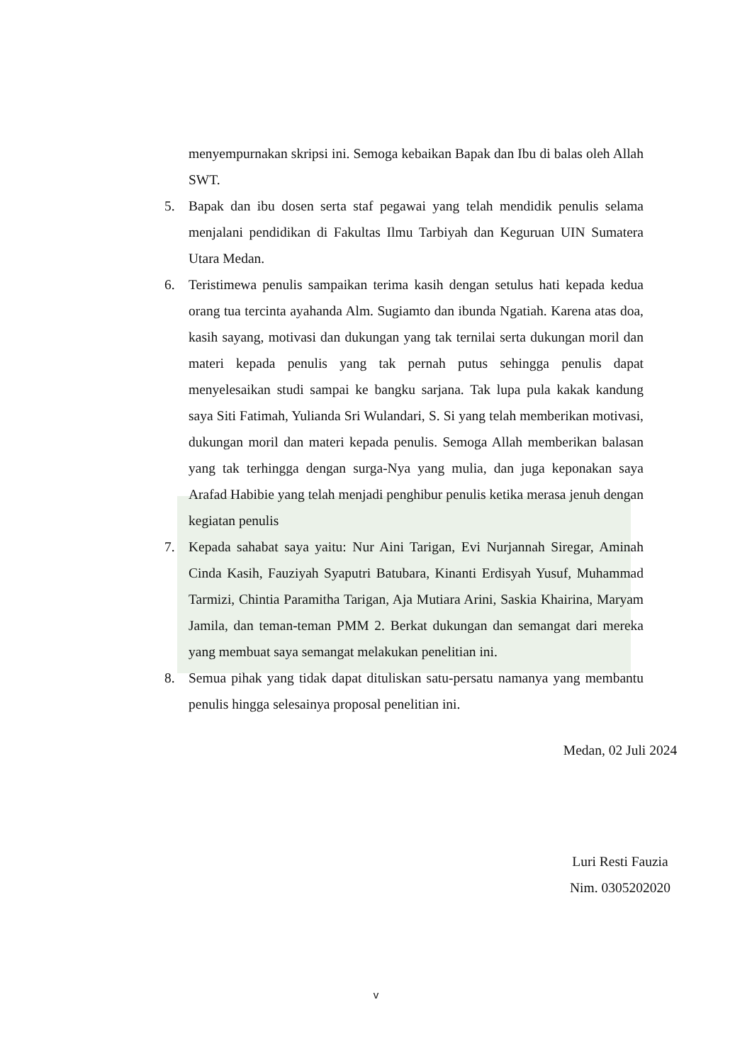menyempurnakan skripsi ini. Semoga kebaikan Bapak dan Ibu di balas oleh Allah SWT.
5. Bapak dan ibu dosen serta staf pegawai yang telah mendidik penulis selama menjalani pendidikan di Fakultas Ilmu Tarbiyah dan Keguruan UIN Sumatera Utara Medan.
6. Teristimewa penulis sampaikan terima kasih dengan setulus hati kepada kedua orang tua tercinta ayahanda Alm. Sugiamto dan ibunda Ngatiah. Karena atas doa, kasih sayang, motivasi dan dukungan yang tak ternilai serta dukungan moril dan materi kepada penulis yang tak pernah putus sehingga penulis dapat menyelesaikan studi sampai ke bangku sarjana. Tak lupa pula kakak kandung saya Siti Fatimah, Yulianda Sri Wulandari, S. Si yang telah memberikan motivasi, dukungan moril dan materi kepada penulis. Semoga Allah memberikan balasan yang tak terhingga dengan surga-Nya yang mulia, dan juga keponakan saya Arafad Habibie yang telah menjadi penghibur penulis ketika merasa jenuh dengan kegiatan penulis
7. Kepada sahabat saya yaitu: Nur Aini Tarigan, Evi Nurjannah Siregar, Aminah Cinda Kasih, Fauziyah Syaputri Batubara, Kinanti Erdisyah Yusuf, Muhammad Tarmizi, Chintia Paramitha Tarigan, Aja Mutiara Arini, Saskia Khairina, Maryam Jamila, dan teman-teman PMM 2. Berkat dukungan dan semangat dari mereka yang membuat saya semangat melakukan penelitian ini.
8. Semua pihak yang tidak dapat dituliskan satu-persatu namanya yang membantu penulis hingga selesainya proposal penelitian ini.
Medan, 02 Juli 2024
Luri Resti Fauzia
Nim. 0305202020
v